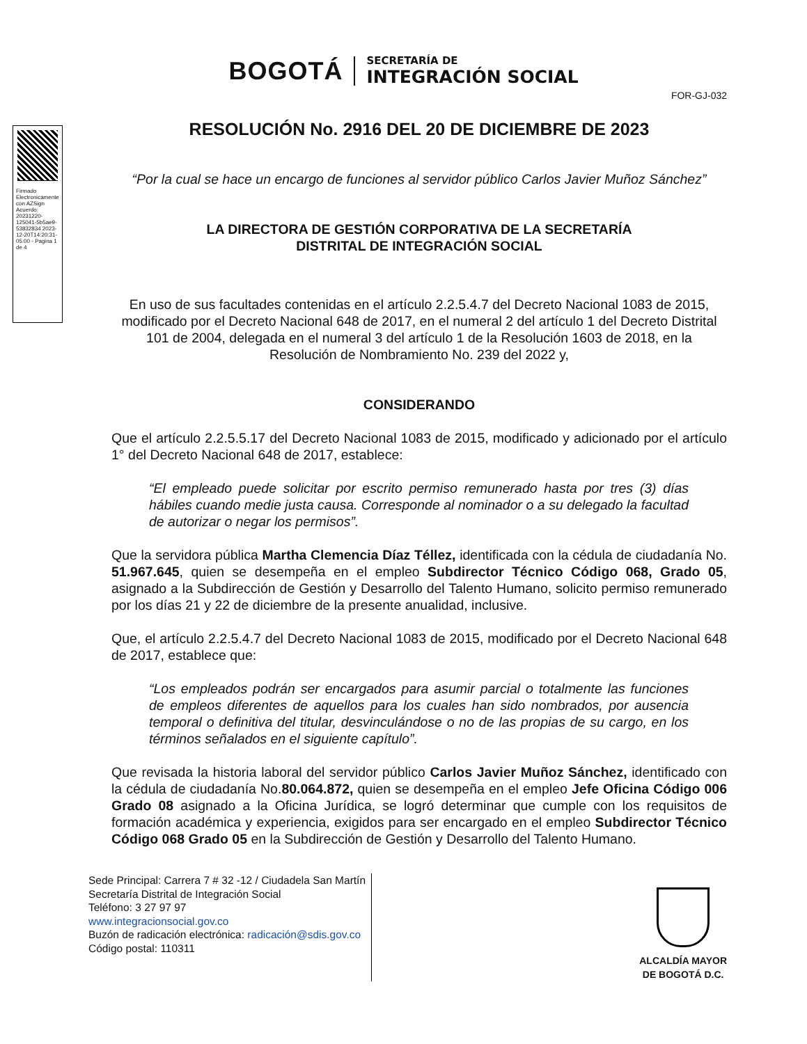BOGOTÁ
SECRETARÍA DE
INTEGRACIÓN SOCIAL
FOR-GJ-032
Firmado Electronicamente con AZSign Acuerdo: 20231220-125041-5b5ae9-53832834 2023-12-20T14:20:31-05:00 - Pagina 1 de 4
RESOLUCIÓN No. 2916 DEL 20 DE DICIEMBRE DE 2023
“Por la cual se hace un encargo de funciones al servidor público Carlos Javier Muñoz Sánchez”
LA DIRECTORA DE GESTIÓN CORPORATIVA DE LA SECRETARÍA
DISTRITAL DE INTEGRACIÓN SOCIAL
En uso de sus facultades contenidas en el artículo 2.2.5.4.7 del Decreto Nacional 1083 de 2015, modificado por el Decreto Nacional 648 de 2017, en el numeral 2 del artículo 1 del Decreto Distrital 101 de 2004, delegada en el numeral 3 del artículo 1 de la Resolución 1603 de 2018, en la Resolución de Nombramiento No. 239 del 2022 y,
CONSIDERANDO
Que el artículo 2.2.5.5.17 del Decreto Nacional 1083 de 2015, modificado y adicionado por el artículo 1° del Decreto Nacional 648 de 2017, establece:
“El empleado puede solicitar por escrito permiso remunerado hasta por tres (3) días hábiles cuando medie justa causa. Corresponde al nominador o a su delegado la facultad de autorizar o negar los permisos”.
Que la servidora pública Martha Clemencia Díaz Téllez, identificada con la cédula de ciudadanía No. 51.967.645, quien se desempeña en el empleo Subdirector Técnico Código 068, Grado 05, asignado a la Subdirección de Gestión y Desarrollo del Talento Humano, solicito permiso remunerado por los días 21 y 22 de diciembre de la presente anualidad, inclusive.
Que, el artículo 2.2.5.4.7 del Decreto Nacional 1083 de 2015, modificado por el Decreto Nacional 648 de 2017, establece que:
“Los empleados podrán ser encargados para asumir parcial o totalmente las funciones de empleos diferentes de aquellos para los cuales han sido nombrados, por ausencia temporal o definitiva del titular, desvinculándose o no de las propias de su cargo, en los términos señalados en el siguiente capítulo”.
Que revisada la historia laboral del servidor público Carlos Javier Muñoz Sánchez, identificado con la cédula de ciudadanía No.80.064.872, quien se desempeña en el empleo Jefe Oficina Código 006 Grado 08 asignado a la Oficina Jurídica, se logró determinar que cumple con los requisitos de formación académica y experiencia, exigidos para ser encargado en el empleo Subdirector Técnico Código 068 Grado 05 en la Subdirección de Gestión y Desarrollo del Talento Humano.
Sede Principal: Carrera 7 # 32 -12 / Ciudadela San Martín
Secretaría Distrital de Integración Social
Teléfono: 3 27 97 97
www.integracionsocial.gov.co
Buzón de radicación electrónica: radicación@sdis.gov.co
Código postal: 110311
ALCALDÍA MAYOR
DE BOGOTÁ D.C.